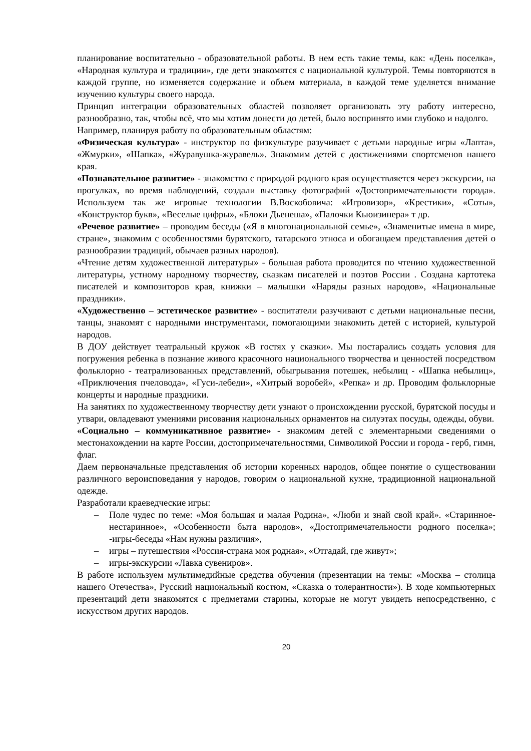планирование воспитательно - образовательной работы. В нем есть такие темы, как: «День поселка», «Народная культура и традиции», где дети знакомятся с национальной культурой. Темы повторяются в каждой группе, но изменяется содержание и объем материала, в каждой теме уделяется внимание изучению культуры своего народа.
Принцип интеграции образовательных областей позволяет организовать эту работу интересно, разнообразно, так, чтобы всё, что мы хотим донести до детей, было воспринято ими глубоко и надолго.
Например, планируя работу по образовательным областям:
«Физическая культура» - инструктор по физкультуре разучивает с детьми народные игры «Лапта», «Жмурки», «Шапка», «Журавушка-журавель». Знакомим детей с достижениями спортсменов нашего края.
«Познавательное развитие» - знакомство с природой родного края осуществляется через экскурсии, на прогулках, во время наблюдений, создали выставку фотографий «Достопримечательности города». Используем так же игровые технологии В.Воскобовича: «Игровизор», «Крестики», «Соты», «Конструктор букв», «Веселые цифры», «Блоки Дьенеша», «Палочки Кьюизинера» т др.
«Речевое развитие» – проводим беседы («Я в многонациональной семье», «Знаменитые имена в мире, стране», знакомим с особенностями бурятского, татарского этноса и обогащаем представления детей о разнообразии традиций, обычаев разных народов).
«Чтение детям художественной литературы» - большая работа проводится по чтению художественной литературы, устному народному творчеству, сказкам писателей и поэтов России . Создана картотека писателей и композиторов края, книжки – малышки «Наряды разных народов», «Национальные праздники».
«Художественно – эстетическое развитие» - воспитатели разучивают с детьми национальные песни, танцы, знакомят с народными инструментами, помогающими знакомить детей с историей, культурой народов.
В ДОУ действует театральный кружок «В гостях у сказки». Мы постарались создать условия для погружения ребенка в познание живого красочного национального творчества и ценностей посредством фольклорно - театрализованных представлений, обыгрывания потешек, небылиц - «Шапка небылиц», «Приключения пчеловода», «Гуси-лебеди», «Хитрый воробей», «Репка» и др. Проводим фольклорные концерты и народные праздники.
На занятиях по художественному творчеству дети узнают о происхождении русской, бурятской посуды и утвари, овладевают умениями рисования национальных орнаментов на силуэтах посуды, одежды, обуви.
«Социально – коммуникативное развитие» - знакомим детей с элементарными сведениями о местонахождении на карте России, достопримечательностями, Символикой России и города - герб, гимн, флаг.
Даем первоначальные представления об истории коренных народов, общее понятие о существовании различного вероисповедания у народов, говорим о национальной кухне, традиционной национальной одежде.
Разработали краеведческие игры:
– Поле чудес по теме: «Моя большая и малая Родина», «Люби и знай свой край». «Старинное-нестаринное», «Особенности быта народов», «Достопримечательности родного поселка»; -игры-беседы «Нам нужны различия»,
– игры – путешествия «Россия-страна моя родная», «Отгадай, где живут»;
– игры-экскурсии «Лавка сувениров».
В работе используем мультимедийные средства обучения (презентации на темы: «Москва – столица нашего Отечества», Русский национальный костюм, «Сказка о толерантности»). В ходе компьютерных презентаций дети знакомятся с предметами старины, которые не могут увидеть непосредственно, с искусством других народов.
20